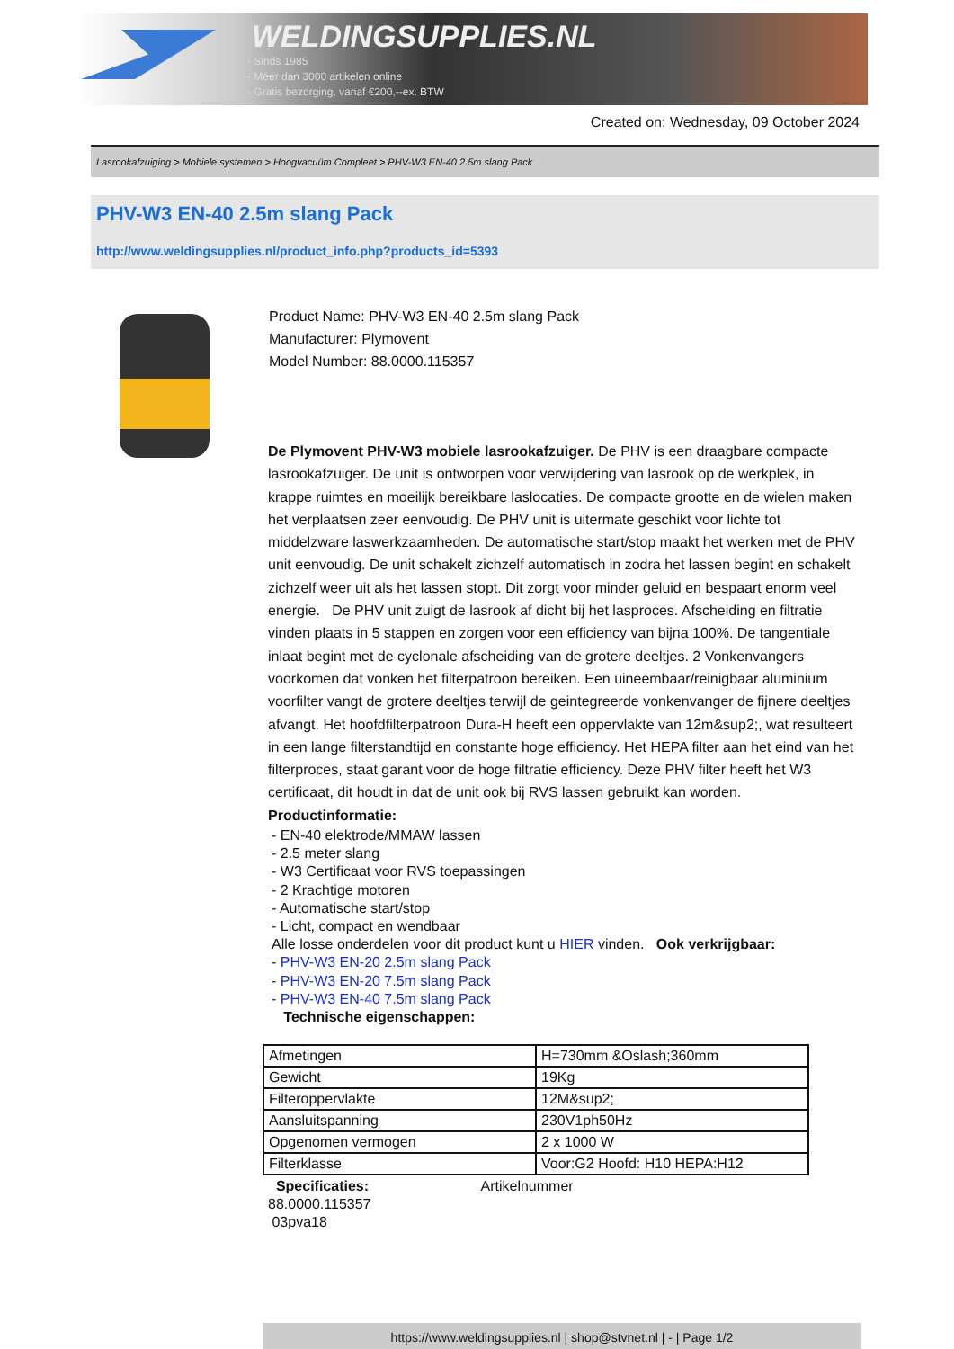WELDINGSUPPLIES.NL
- Sinds 1985
- Méér dan 3000 artikelen online
- Gratis bezorging, vanaf €200,--ex. BTW
Created on: Wednesday, 09 October 2024
Lasrookafzuiging > Mobiele systemen > Hoogvacuüm Compleet > PHV-W3 EN-40 2.5m slang Pack
PHV-W3 EN-40 2.5m slang Pack
http://www.weldingsupplies.nl/product_info.php?products_id=5393
Product Name: PHV-W3 EN-40 2.5m slang Pack
Manufacturer: Plymovent
Model Number: 88.0000.115357
De Plymovent PHV-W3 mobiele lasrookafzuiger. De PHV is een draagbare compacte lasrookafzuiger. De unit is ontworpen voor verwijdering van lasrook op de werkplek, in krappe ruimtes en moeilijk bereikbare laslocaties. De compacte grootte en de wielen maken het verplaatsen zeer eenvoudig. De PHV unit is uitermate geschikt voor lichte tot middelzware laswerkzaamheden. De automatische start/stop maakt het werken met de PHV unit eenvoudig. De unit schakelt zichzelf automatisch in zodra het lassen begint en schakelt zichzelf weer uit als het lassen stopt. Dit zorgt voor minder geluid en bespaart enorm veel energie. De PHV unit zuigt de lasrook af dicht bij het lasproces. Afscheiding en filtratie vinden plaats in 5 stappen en zorgen voor een efficiency van bijna 100%. De tangentiale inlaat begint met de cyclonale afscheiding van de grotere deeltjes. 2 Vonkenvangers voorkomen dat vonken het filterpatroon bereiken. Een uineembaar/reinigbaar aluminium voorfilter vangt de grotere deeltjes terwijl de geintegreerde vonkenvanger de fijnere deeltjes afvangt. Het hoofdfilterpatroon Dura-H heeft een oppervlakte van 12m&sup2;, wat resulteert in een lange filterstandtijd en constante hoge efficiency. Het HEPA filter aan het eind van het filterproces, staat garant voor de hoge filtratie efficiency. Deze PHV filter heeft het W3 certificaat, dit houdt in dat de unit ook bij RVS lassen gebruikt kan worden.
Productinformatie:
- EN-40 elektrode/MMAW lassen
- 2.5 meter slang
- W3 Certificaat voor RVS toepassingen
- 2 Krachtige motoren
- Automatische start/stop
- Licht, compact en wendbaar
Alle losse onderdelen voor dit product kunt u HIER vinden. Ook verkrijgbaar:
- PHV-W3 EN-20 2.5m slang Pack
- PHV-W3 EN-20 7.5m slang Pack
- PHV-W3 EN-40 7.5m slang Pack
Technische eigenschappen:
| Afmetingen | H=730mm &Oslash;360mm |
| Gewicht | 19Kg |
| Filteroppervlakte | 12M&sup2; |
| Aansluitspanning | 230V1ph50Hz |
| Opgenomen vermogen | 2 x 1000 W |
| Filterklasse | Voor:G2 Hoofd: H10 HEPA:H12 |
Specificaties: Artikelnummer
88.0000.115357
03pva18
https://www.weldingsupplies.nl | shop@stvnet.nl | - | Page 1/2